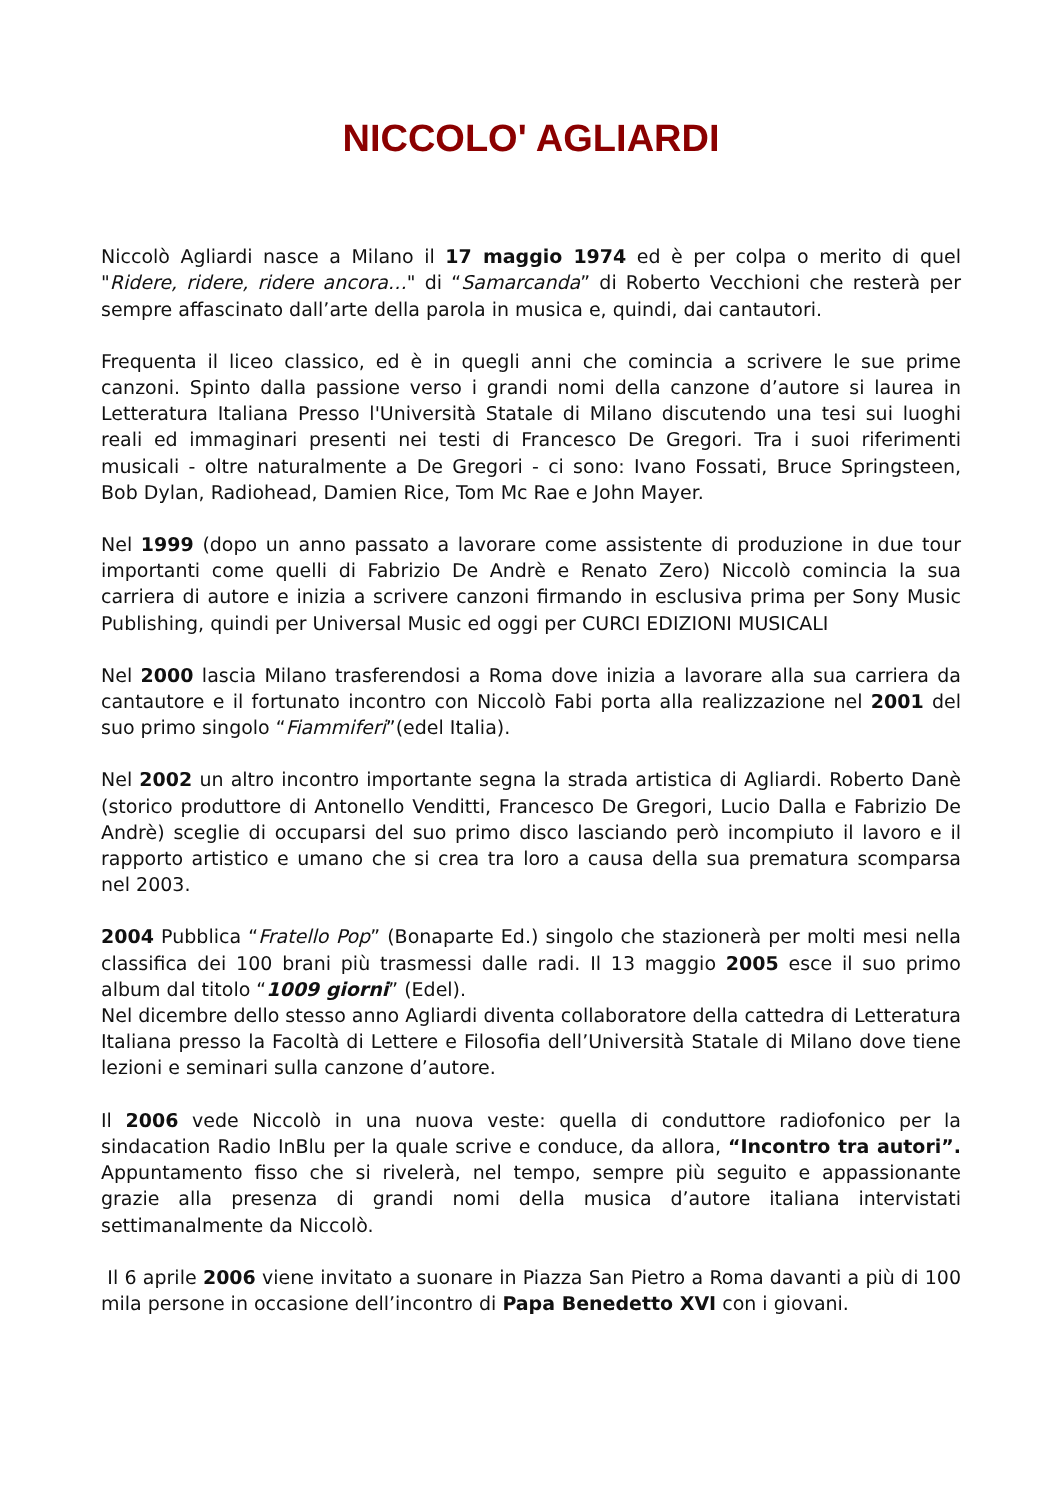NICCOLO' AGLIARDI
Niccolò Agliardi nasce a Milano il 17 maggio 1974 ed è per colpa o merito di quel "Ridere, ridere, ridere ancora…" di “Samarcanda” di Roberto Vecchioni che resterà per sempre affascinato dall’arte della parola in musica e, quindi, dai cantautori.
Frequenta il liceo classico, ed è in quegli anni che comincia a scrivere le sue prime canzoni. Spinto dalla passione verso i grandi nomi della canzone d’autore si laurea in Letteratura Italiana Presso l'Università Statale di Milano discutendo una tesi sui luoghi reali ed immaginari presenti nei testi di Francesco De Gregori. Tra i suoi riferimenti musicali - oltre naturalmente a De Gregori - ci sono: Ivano Fossati, Bruce Springsteen, Bob Dylan, Radiohead, Damien Rice, Tom Mc Rae e John Mayer.
Nel 1999 (dopo un anno passato a lavorare come assistente di produzione in due tour importanti come quelli di Fabrizio De Andrè e Renato Zero) Niccolò comincia la sua carriera di autore e inizia a scrivere canzoni firmando in esclusiva prima per Sony Music Publishing, quindi per Universal Music ed oggi per CURCI EDIZIONI MUSICALI
Nel 2000 lascia Milano trasferendosi a Roma dove inizia a lavorare alla sua carriera da cantautore e il fortunato incontro con Niccolò Fabi porta alla realizzazione nel 2001 del suo primo singolo “Fiammiferi”(edel Italia).
Nel 2002 un altro incontro importante segna la strada artistica di Agliardi. Roberto Danè (storico produttore di Antonello Venditti, Francesco De Gregori, Lucio Dalla e Fabrizio De Andrè) sceglie di occuparsi del suo primo disco lasciando però incompiuto il lavoro e il rapporto artistico e umano che si crea tra loro a causa della sua prematura scomparsa nel 2003.
2004 Pubblica “Fratello Pop” (Bonaparte Ed.) singolo che stazionerà per molti mesi nella classifica dei 100 brani più trasmessi dalle radi. Il 13 maggio 2005 esce il suo primo album dal titolo “1009 giorni” (Edel).
Nel dicembre dello stesso anno Agliardi diventa collaboratore della cattedra di Letteratura Italiana presso la Facoltà di Lettere e Filosofia dell’Università Statale di Milano dove tiene lezioni e seminari sulla canzone d’autore.
Il 2006 vede Niccolò in una nuova veste: quella di conduttore radiofonico per la sindacation Radio InBlu per la quale scrive e conduce, da allora, “Incontro tra autori”. Appuntamento fisso che si rivelerà, nel tempo, sempre più seguito e appassionante grazie alla presenza di grandi nomi della musica d’autore italiana intervistati settimanalmente da Niccolò.
Il 6 aprile 2006 viene invitato a suonare in Piazza San Pietro a Roma davanti a più di 100 mila persone in occasione dell’incontro di Papa Benedetto XVI con i giovani.